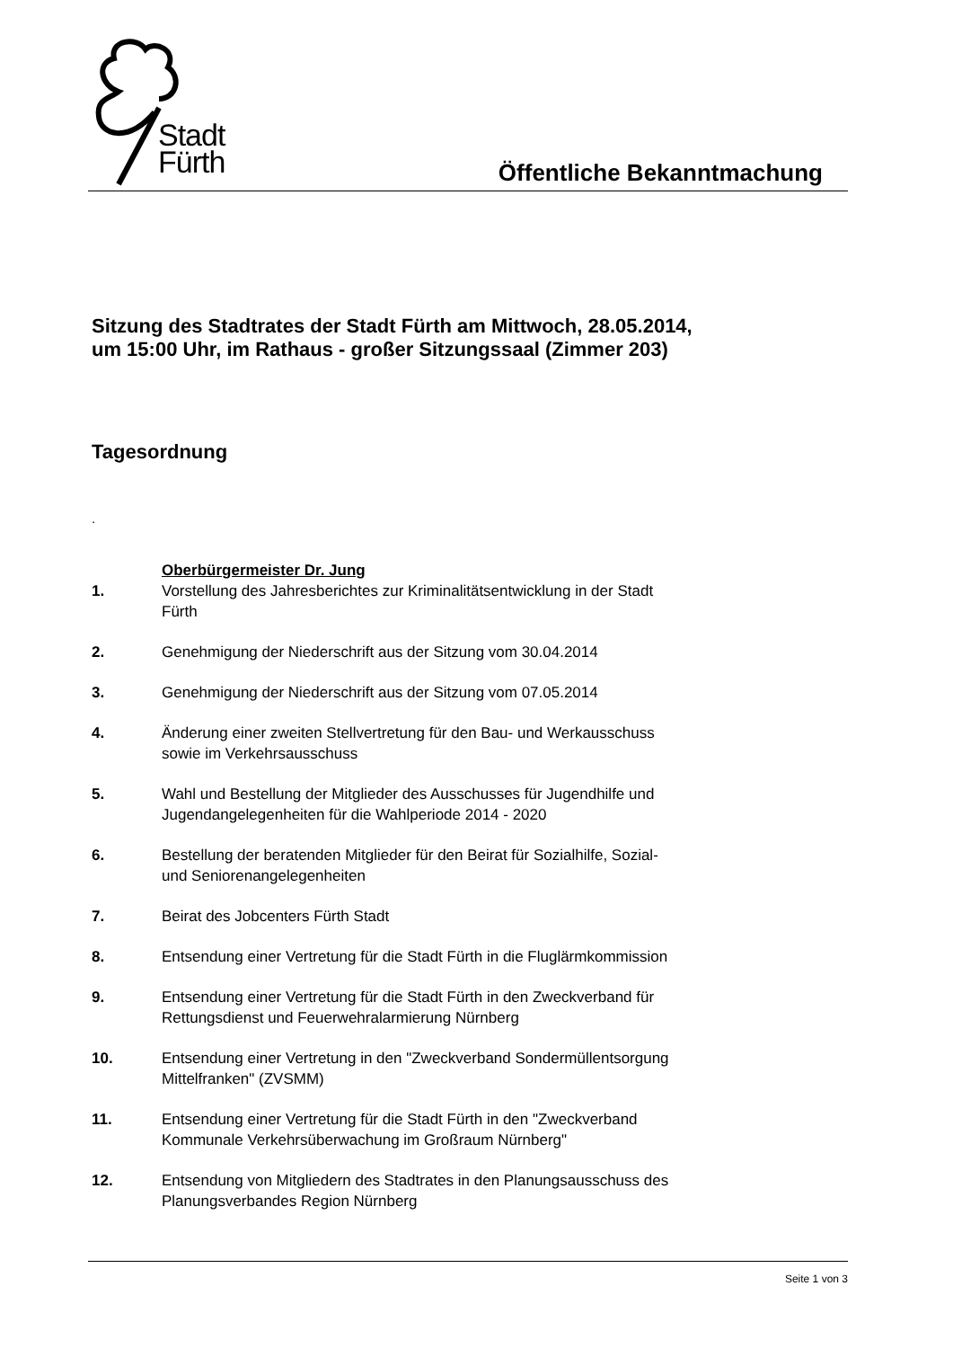Stadt
Fürth
Öffentliche Bekanntmachung
Sitzung des Stadtrates der Stadt Fürth am Mittwoch, 28.05.2014,
um 15:00 Uhr, im Rathaus - großer Sitzungssaal (Zimmer 203)
Tagesordnung
.
Oberbürgermeister Dr. Jung
1. Vorstellung des Jahresberichtes zur Kriminalitätsentwicklung in der Stadt Fürth
2. Genehmigung der Niederschrift aus der Sitzung vom 30.04.2014
3. Genehmigung der Niederschrift aus der Sitzung vom 07.05.2014
4. Änderung einer zweiten Stellvertretung für den Bau- und Werkausschuss sowie im Verkehrsausschuss
5. Wahl und Bestellung der Mitglieder des Ausschusses für Jugendhilfe und Jugendangelegenheiten für die Wahlperiode 2014 - 2020
6. Bestellung der beratenden Mitglieder für den Beirat für Sozialhilfe, Sozial- und Seniorenangelegenheiten
7. Beirat des Jobcenters Fürth Stadt
8. Entsendung einer Vertretung für die Stadt Fürth in die Fluglärmkommission
9. Entsendung einer Vertretung für die Stadt Fürth in den Zweckverband für Rettungsdienst und Feuerwehralarmierung Nürnberg
10. Entsendung einer Vertretung in den "Zweckverband Sondermüllentsorgung Mittelfranken" (ZVSMM)
11. Entsendung einer Vertretung für die Stadt Fürth in den "Zweckverband Kommunale Verkehrsüberwachung im Großraum Nürnberg"
12. Entsendung von Mitgliedern des Stadtrates in den Planungsausschuss des Planungsverbandes Region Nürnberg
Seite 1 von 3